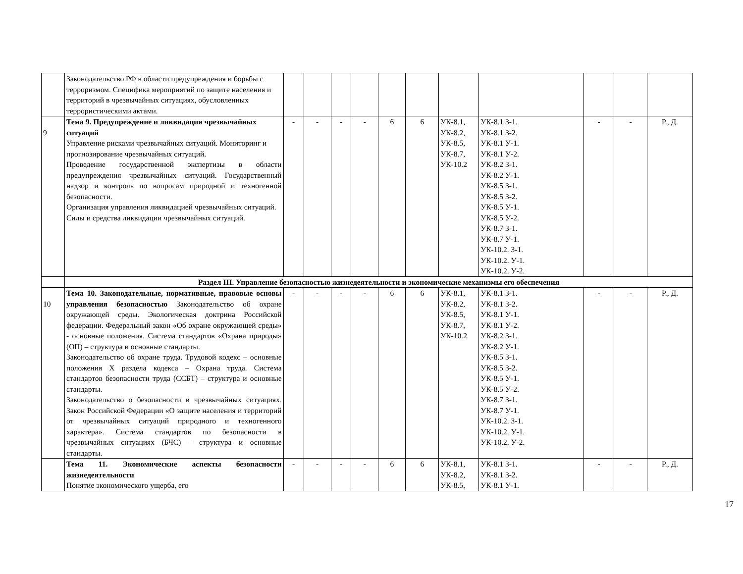| | Законодательство РФ в области предупреждения и борьбы с терроризмом. Специфика мероприятий по защите населения и территорий в чрезвычайных ситуациях, обусловленных террористическими актами. | | | | | | | | | | | |
| 9 | Тема 9. Предупреждение и ликвидация чрезвычайных ситуаций Управление рисками чрезвычайных ситуаций. Мониторинг и прогнозирование чрезвычайных ситуаций. Проведение государственной экспертизы в области предупреждения чрезвычайных ситуаций. Государственный надзор и контроль по вопросам природной и техногенной безопасности. Организация управления ликвидацией чрезвычайных ситуаций. Силы и средства ликвидации чрезвычайных ситуаций. | - | - | - | - | 6 | 6 | УК-8.1, УК-8.2, УК-8.5, УК-8.7, УК-10.2 | УК-8.1 З-1. УК-8.1 З-2. УК-8.1 У-1. УК-8.1 У-2. УК-8.2 З-1. УК-8.2 У-1. УК-8.5 З-1. УК-8.5 З-2. УК-8.5 У-1. УК-8.5 У-2. УК-8.7 З-1. УК-8.7 У-1. УК-10.2. З-1. УК-10.2. У-1. УК-10.2. У-2. | - | - | Р., Д. |
| | Раздел III. Управление безопасностью жизнедеятельности и экономические механизмы его обеспечения | | | | | | | | | | | |
| 10 | Тема 10. Законодательные, нормативные, правовые основы управления безопасностью Законодательство об охране окружающей среды. Экологическая доктрина Российской федерации. Федеральный закон «Об охране окружающей среды» - основные положения. Система стандартов «Охрана природы» (ОП) – структура и основные стандарты. Законодательство об охране труда. Трудовой кодекс – основные положения X раздела кодекса – Охрана труда. Система стандартов безопасности труда (ССБТ) – структура и основные стандарты. Законодательство о безопасности в чрезвычайных ситуациях. Закон Российской Федерации «О защите населения и территорий от чрезвычайных ситуаций природного и техногенного характера». Система стандартов по безопасности в чрезвычайных ситуациях (БЧС) – структура и основные стандарты. | - | - | - | - | 6 | 6 | УК-8.1, УК-8.2, УК-8.5, УК-8.7, УК-10.2 | УК-8.1 З-1. УК-8.1 З-2. УК-8.1 У-1. УК-8.1 У-2. УК-8.2 З-1. УК-8.2 У-1. УК-8.5 З-1. УК-8.5 З-2. УК-8.5 У-1. УК-8.5 У-2. УК-8.7 З-1. УК-8.7 У-1. УК-10.2. З-1. УК-10.2. У-1. УК-10.2. У-2. | - | - | Р., Д. |
| | Тема 11. Экономические аспекты безопасности жизнедеятельности Понятие экономического ущерба, его | - | - | - | - | 6 | 6 | УК-8.1, УК-8.2, УК-8.5, | УК-8.1 З-1. УК-8.1 З-2. УК-8.1 У-1. | - | - | Р., Д. |
17